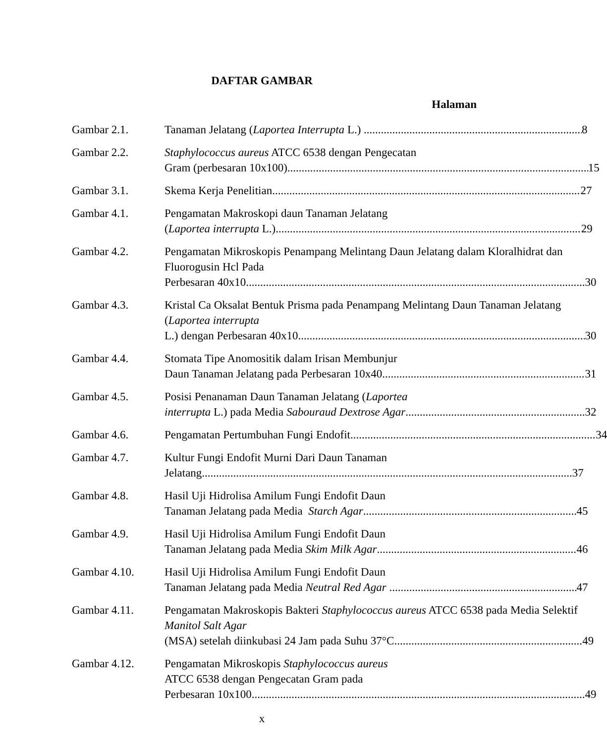DAFTAR GAMBAR
Halaman
Gambar 2.1. Tanaman Jelatang (Laportea Interrupta L.) 8
Gambar 2.2. Staphylococcus aureus ATCC 6538 dengan Pengecatan
Gram (perbesaran 10x100) 15
Gambar 3.1. Skema Kerja Penelitian 27
Gambar 4.1. Pengamatan Makroskopi daun Tanaman Jelatang
(Laportea interrupta L.) 29
Gambar 4.2. Pengamatan Mikroskopis Penampang Melintang Daun Jelatang dalam Kloralhidrat dan Fluorogusin Hcl Pada
Perbesaran 40x10 30
Gambar 4.3. Kristal Ca Oksalat Bentuk Prisma pada Penampang Melintang Daun Tanaman Jelatang (Laportea interrupta
L.) dengan Perbesaran 40x10 30
Gambar 4.4. Stomata Tipe Anomositik dalam Irisan Membunjur
Daun Tanaman Jelatang pada Perbesaran 10x40 31
Gambar 4.5. Posisi Penanaman Daun Tanaman Jelatang (Laportea
interrupta L.) pada Media Sabouraud Dextrose Agar 32
Gambar 4.6. Pengamatan Pertumbuhan Fungi Endofit 34
Gambar 4.7. Kultur Fungi Endofit Murni Dari Daun Tanaman
Jelatang 37
Gambar 4.8. Hasil Uji Hidrolisa Amilum Fungi Endofit Daun
Tanaman Jelatang pada Media Starch Agar 45
Gambar 4.9. Hasil Uji Hidrolisa Amilum Fungi Endofit Daun
Tanaman Jelatang pada Media Skim Milk Agar 46
Gambar 4.10. Hasil Uji Hidrolisa Amilum Fungi Endofit Daun
Tanaman Jelatang pada Media Neutral Red Agar 47
Gambar 4.11. Pengamatan Makroskopis Bakteri Staphylococcus aureus ATCC 6538 pada Media Selektif Manitol Salt Agar
(MSA) setelah diinkubasi 24 Jam pada Suhu 37°C 49
Gambar 4.12. Pengamatan Mikroskopis Staphylococcus aureus
ATCC 6538 dengan Pengecatan Gram pada
Perbesaran 10x100 49
x